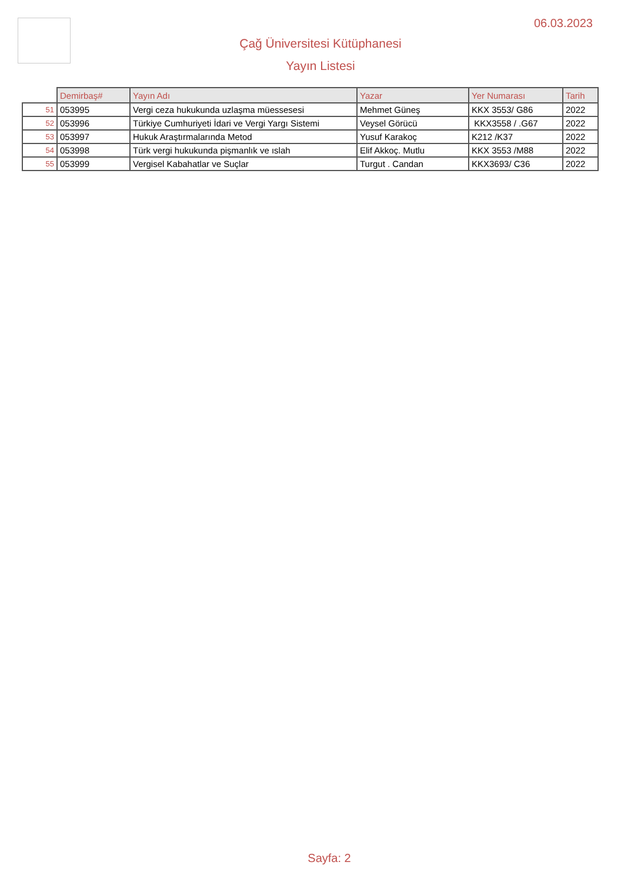06.03.2023
Çağ Üniversitesi Kütüphanesi
Yayın Listesi
| | Demirbaş# | Yayın Adı | Yazar | Yer Numarası | Tarih |
| --- | --- | --- | --- | --- | --- |
| 51 | 053995 | Vergi ceza hukukunda uzlaşma müessesesi | Mehmet Güneş | KKX 3553/ G86 | 2022 |
| 52 | 053996 | Türkiye Cumhuriyeti İdari ve Vergi Yargı Sistemi | Veysel Görücü | KKX3558 / .G67 | 2022 |
| 53 | 053997 | Hukuk Araştırmalarında Metod | Yusuf Karakoç | K212 /K37 | 2022 |
| 54 | 053998 | Türk vergi hukukunda pişmanlık ve ıslah | Elif Akkoç. Mutlu | KKX 3553 /M88 | 2022 |
| 55 | 053999 | Vergisel Kabahatlar ve Suçlar | Turgut . Candan | KKX3693/ C36 | 2022 |
Sayfa: 2